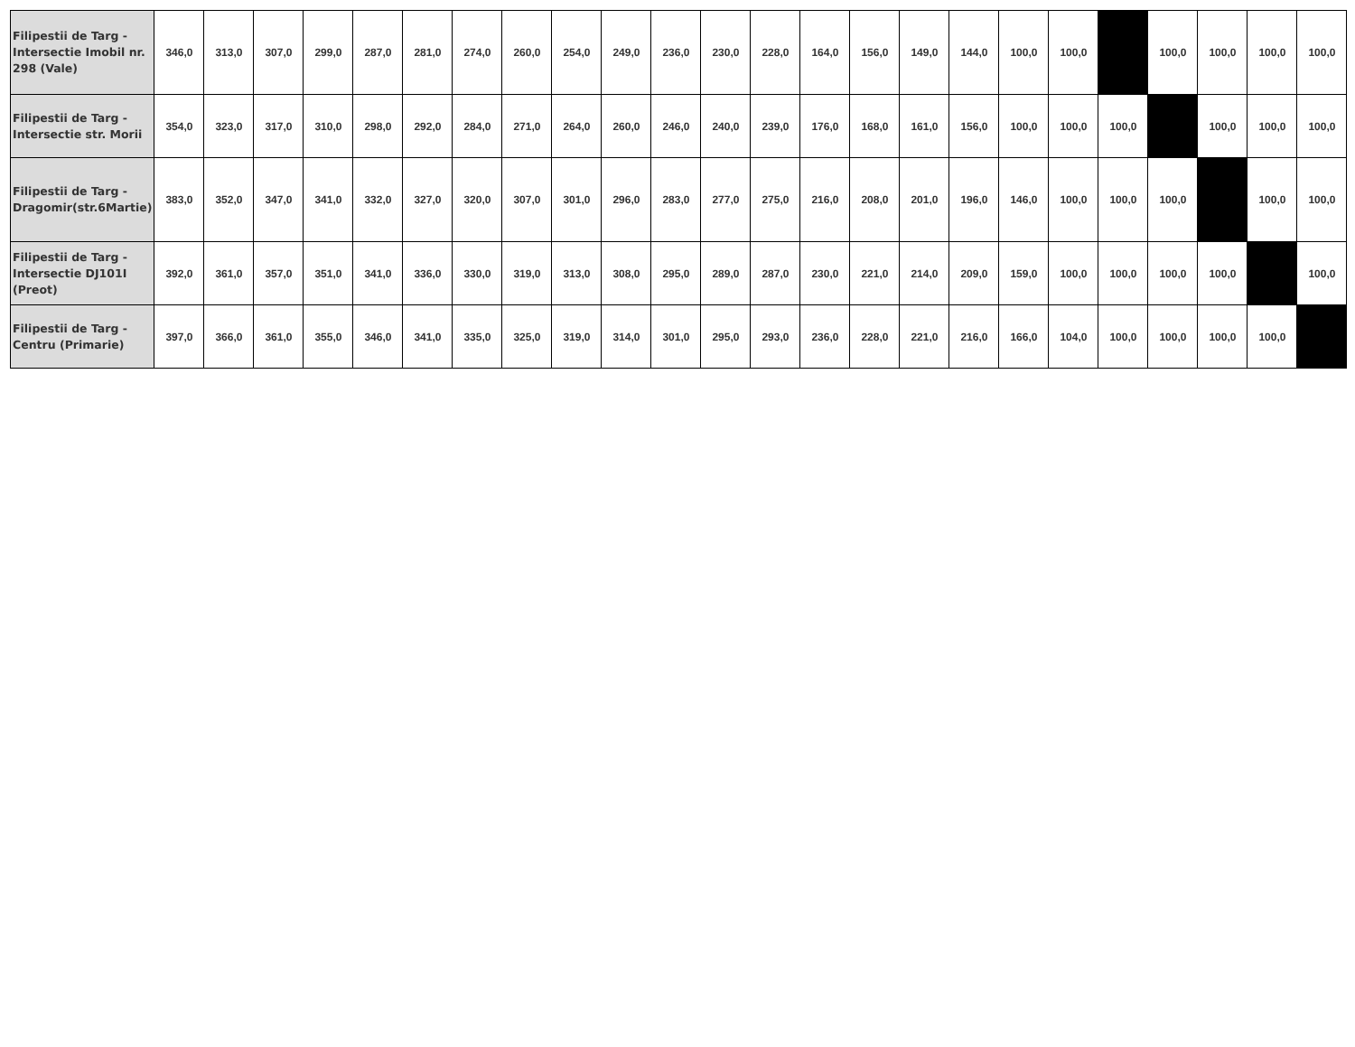| Filipestii de Targ - Intersectie Imobil nr. 298 (Vale) | 346,0 | 313,0 | 307,0 | 299,0 | 287,0 | 281,0 | 274,0 | 260,0 | 254,0 | 249,0 | 236,0 | 230,0 | 228,0 | 164,0 | 156,0 | 149,0 | 144,0 | 100,0 | 100,0 | | 100,0 | 100,0 | 100,0 | 100,0 |
| Filipestii de Targ - Intersectie str. Morii | 354,0 | 323,0 | 317,0 | 310,0 | 298,0 | 292,0 | 284,0 | 271,0 | 264,0 | 260,0 | 246,0 | 240,0 | 239,0 | 176,0 | 168,0 | 161,0 | 156,0 | 100,0 | 100,0 | 100,0 | | 100,0 | 100,0 | 100,0 |
| Filipestii de Targ - Dragomir(str.6Martie) | 383,0 | 352,0 | 347,0 | 341,0 | 332,0 | 327,0 | 320,0 | 307,0 | 301,0 | 296,0 | 283,0 | 277,0 | 275,0 | 216,0 | 208,0 | 201,0 | 196,0 | 146,0 | 100,0 | 100,0 | 100,0 | | 100,0 | 100,0 |
| Filipestii de Targ - Intersectie DJ101I (Preot) | 392,0 | 361,0 | 357,0 | 351,0 | 341,0 | 336,0 | 330,0 | 319,0 | 313,0 | 308,0 | 295,0 | 289,0 | 287,0 | 230,0 | 221,0 | 214,0 | 209,0 | 159,0 | 100,0 | 100,0 | 100,0 | 100,0 | | 100,0 |
| Filipestii de Targ - Centru (Primarie) | 397,0 | 366,0 | 361,0 | 355,0 | 346,0 | 341,0 | 335,0 | 325,0 | 319,0 | 314,0 | 301,0 | 295,0 | 293,0 | 236,0 | 228,0 | 221,0 | 216,0 | 166,0 | 104,0 | 100,0 | 100,0 | 100,0 | 100,0 | |